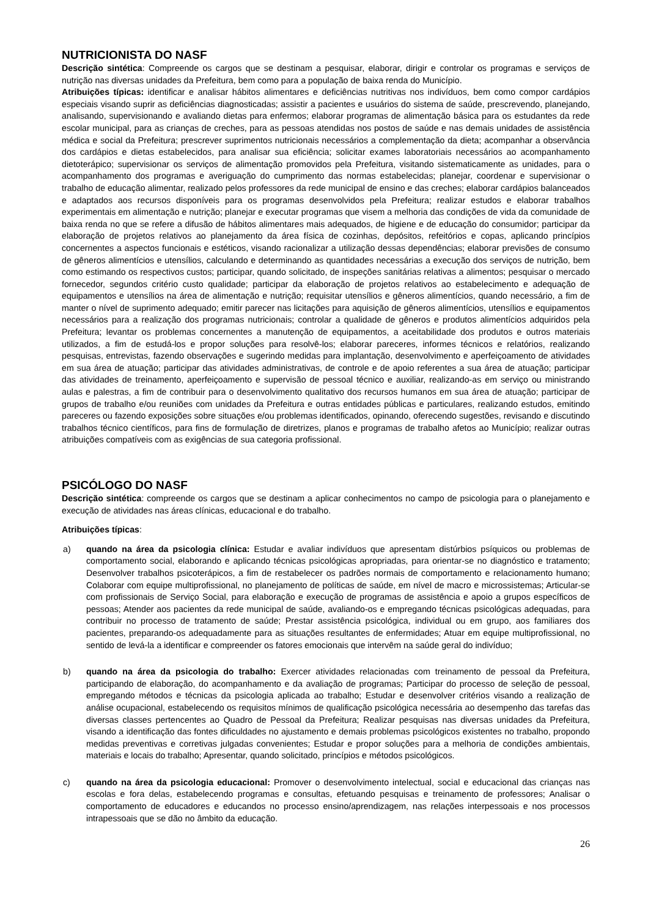NUTRICIONISTA DO NASF
Descrição sintética: Compreende os cargos que se destinam a pesquisar, elaborar, dirigir e controlar os programas e serviços de nutrição nas diversas unidades da Prefeitura, bem como para a população de baixa renda do Município.
Atribuições típicas: identificar e analisar hábitos alimentares e deficiências nutritivas nos indivíduos, bem como compor cardápios especiais visando suprir as deficiências diagnosticadas; assistir a pacientes e usuários do sistema de saúde, prescrevendo, planejando, analisando, supervisionando e avaliando dietas para enfermos; elaborar programas de alimentação básica para os estudantes da rede escolar municipal, para as crianças de creches, para as pessoas atendidas nos postos de saúde e nas demais unidades de assistência médica e social da Prefeitura; prescrever suprimentos nutricionais necessários a complementação da dieta; acompanhar a observância dos cardápios e dietas estabelecidos, para analisar sua eficiência; solicitar exames laboratoriais necessários ao acompanhamento dietoterápico; supervisionar os serviços de alimentação promovidos pela Prefeitura, visitando sistematicamente as unidades, para o acompanhamento dos programas e averiguação do cumprimento das normas estabelecidas; planejar, coordenar e supervisionar o trabalho de educação alimentar, realizado pelos professores da rede municipal de ensino e das creches; elaborar cardápios balanceados e adaptados aos recursos disponíveis para os programas desenvolvidos pela Prefeitura; realizar estudos e elaborar trabalhos experimentais em alimentação e nutrição; planejar e executar programas que visem a melhoria das condições de vida da comunidade de baixa renda no que se refere a difusão de hábitos alimentares mais adequados, de higiene e de educação do consumidor; participar da elaboração de projetos relativos ao planejamento da área física de cozinhas, depósitos, refeitórios e copas, aplicando princípios concernentes a aspectos funcionais e estéticos, visando racionalizar a utilização dessas dependências; elaborar previsões de consumo de gêneros alimentícios e utensílios, calculando e determinando as quantidades necessárias a execução dos serviços de nutrição, bem como estimando os respectivos custos; participar, quando solicitado, de inspeções sanitárias relativas a alimentos; pesquisar o mercado fornecedor, segundos critério custo qualidade; participar da elaboração de projetos relativos ao estabelecimento e adequação de equipamentos e utensílios na área de alimentação e nutrição; requisitar utensílios e gêneros alimentícios, quando necessário, a fim de manter o nível de suprimento adequado; emitir parecer nas licitações para aquisição de gêneros alimentícios, utensílios e equipamentos necessários para a realização dos programas nutricionais; controlar a qualidade de gêneros e produtos alimentícios adquiridos pela Prefeitura; levantar os problemas concernentes a manutenção de equipamentos, a aceitabilidade dos produtos e outros materiais utilizados, a fim de estudá-los e propor soluções para resolvê-los; elaborar pareceres, informes técnicos e relatórios, realizando pesquisas, entrevistas, fazendo observações e sugerindo medidas para implantação, desenvolvimento e aperfeiçoamento de atividades em sua área de atuação; participar das atividades administrativas, de controle e de apoio referentes a sua área de atuação; participar das atividades de treinamento, aperfeiçoamento e supervisão de pessoal técnico e auxiliar, realizando-as em serviço ou ministrando aulas e palestras, a fim de contribuir para o desenvolvimento qualitativo dos recursos humanos em sua área de atuação; participar de grupos de trabalho e/ou reuniões com unidades da Prefeitura e outras entidades públicas e particulares, realizando estudos, emitindo pareceres ou fazendo exposições sobre situações e/ou problemas identificados, opinando, oferecendo sugestões, revisando e discutindo trabalhos técnico científicos, para fins de formulação de diretrizes, planos e programas de trabalho afetos ao Município; realizar outras atribuições compatíveis com as exigências de sua categoria profissional.
PSICÓLOGO DO NASF
Descrição sintética: compreende os cargos que se destinam a aplicar conhecimentos no campo de psicologia para o planejamento e execução de atividades nas áreas clínicas, educacional e do trabalho.
Atribuições típicas:
a) quando na área da psicologia clínica: Estudar e avaliar indivíduos que apresentam distúrbios psíquicos ou problemas de comportamento social, elaborando e aplicando técnicas psicológicas apropriadas, para orientar-se no diagnóstico e tratamento; Desenvolver trabalhos psicoterápicos, a fim de restabelecer os padrões normais de comportamento e relacionamento humano; Colaborar com equipe multiprofissional, no planejamento de políticas de saúde, em nível de macro e microssistemas; Articular-se com profissionais de Serviço Social, para elaboração e execução de programas de assistência e apoio a grupos específicos de pessoas; Atender aos pacientes da rede municipal de saúde, avaliando-os e empregando técnicas psicológicas adequadas, para contribuir no processo de tratamento de saúde; Prestar assistência psicológica, individual ou em grupo, aos familiares dos pacientes, preparando-os adequadamente para as situações resultantes de enfermidades; Atuar em equipe multiprofissional, no sentido de levá-la a identificar e compreender os fatores emocionais que intervêm na saúde geral do indivíduo;
b) quando na área da psicologia do trabalho: Exercer atividades relacionadas com treinamento de pessoal da Prefeitura, participando de elaboração, do acompanhamento e da avaliação de programas; Participar do processo de seleção de pessoal, empregando métodos e técnicas da psicologia aplicada ao trabalho; Estudar e desenvolver critérios visando a realização de análise ocupacional, estabelecendo os requisitos mínimos de qualificação psicológica necessária ao desempenho das tarefas das diversas classes pertencentes ao Quadro de Pessoal da Prefeitura; Realizar pesquisas nas diversas unidades da Prefeitura, visando a identificação das fontes dificuldades no ajustamento e demais problemas psicológicos existentes no trabalho, propondo medidas preventivas e corretivas julgadas convenientes; Estudar e propor soluções para a melhoria de condições ambientais, materiais e locais do trabalho; Apresentar, quando solicitado, princípios e métodos psicológicos.
c) quando na área da psicologia educacional: Promover o desenvolvimento intelectual, social e educacional das crianças nas escolas e fora delas, estabelecendo programas e consultas, efetuando pesquisas e treinamento de professores; Analisar o comportamento de educadores e educandos no processo ensino/aprendizagem, nas relações interpessoais e nos processos intrapessoais que se dão no âmbito da educação.
26